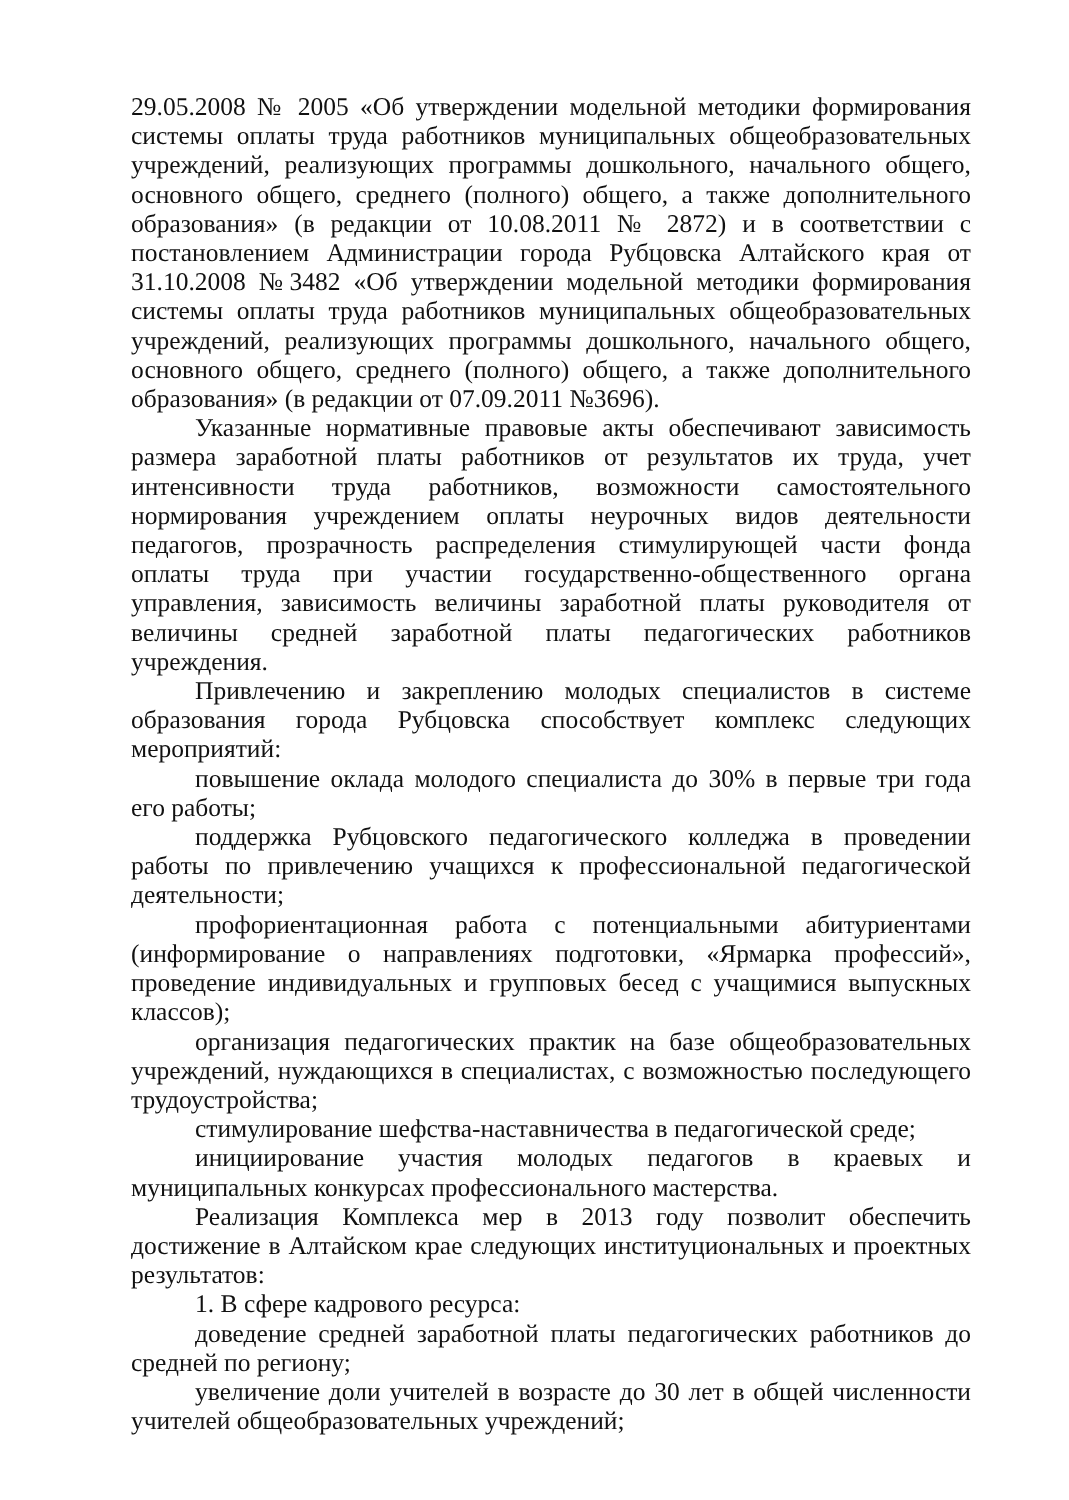29.05.2008 № 2005 «Об утверждении модельной методики формирования системы оплаты труда работников муниципальных общеобразовательных учреждений, реализующих программы дошкольного, начального общего, основного общего, среднего (полного) общего, а также дополнительного образования» (в редакции от 10.08.2011 № 2872) и в соответствии с постановлением Администрации города Рубцовска Алтайского края от 31.10.2008 №3482 «Об утверждении модельной методики формирования системы оплаты труда работников муниципальных общеобразовательных учреждений, реализующих программы дошкольного, начального общего, основного общего, среднего (полного) общего, а также дополнительного образования» (в редакции от 07.09.2011 №3696).
Указанные нормативные правовые акты обеспечивают зависимость размера заработной платы работников от результатов их труда, учет интенсивности труда работников, возможности самостоятельного нормирования учреждением оплаты неурочных видов деятельности педагогов, прозрачность распределения стимулирующей части фонда оплаты труда при участии государственно-общественного органа управления, зависимость величины заработной платы руководителя от величины средней заработной платы педагогических работников учреждения.
Привлечению и закреплению молодых специалистов в системе образования города Рубцовска способствует комплекс следующих мероприятий:
повышение оклада молодого специалиста до 30% в первые три года его работы;
поддержка Рубцовского педагогического колледжа в проведении работы по привлечению учащихся к профессиональной педагогической деятельности;
профориентационная работа с потенциальными абитуриентами (информирование о направлениях подготовки, «Ярмарка профессий», проведение индивидуальных и групповых бесед с учащимися выпускных классов);
организация педагогических практик на базе общеобразовательных учреждений, нуждающихся в специалистах, с возможностью последующего трудоустройства;
стимулирование шефства-наставничества в педагогической среде;
инициирование участия молодых педагогов в краевых и муниципальных конкурсах профессионального мастерства.
Реализация Комплекса мер в 2013 году позволит обеспечить достижение в Алтайском крае следующих институциональных и проектных результатов:
1. В сфере кадрового ресурса:
доведение средней заработной платы педагогических работников до средней по региону;
увеличение доли учителей в возрасте до 30 лет в общей численности учителей общеобразовательных учреждений;